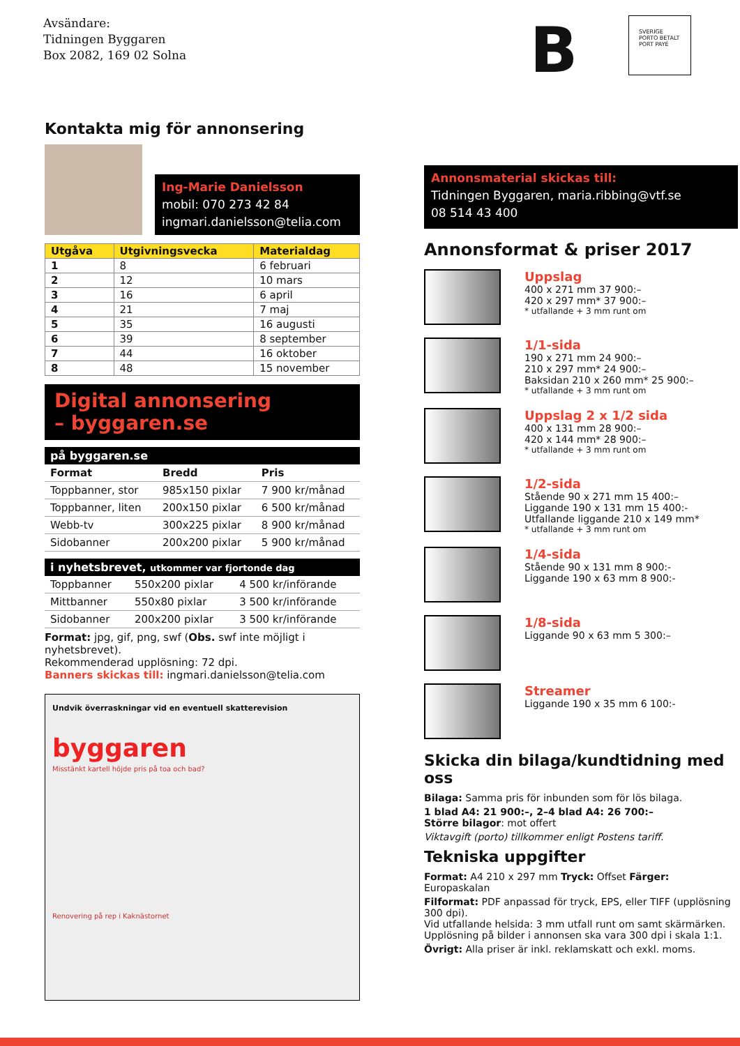Avsändare:
Tidningen Byggaren
Box 2082, 169 02 Solna
B
SVERIGE
PORTO BETALT
PORT PAYÉ
Kontakta mig för annonsering
Ing-Marie Danielsson
mobil: 070 273 42 84
ingmari.danielsson@telia.com
| Utgåva | Utgivningsvecka | Materialdag |
| --- | --- | --- |
| 1 | 8 | 6 februari |
| 2 | 12 | 10 mars |
| 3 | 16 | 6 april |
| 4 | 21 | 7 maj |
| 5 | 35 | 16 augusti |
| 6 | 39 | 8 september |
| 7 | 44 | 16 oktober |
| 8 | 48 | 15 november |
Digital annonsering
– byggaren.se
på byggaren.se
| Format | Bredd | Pris |
| --- | --- | --- |
| Toppbanner, stor | 985x150 pixlar | 7 900 kr/månad |
| Toppbanner, liten | 200x150 pixlar | 6 500 kr/månad |
| Webb-tv | 300x225 pixlar | 8 900 kr/månad |
| Sidobanner | 200x200 pixlar | 5 900 kr/månad |
i nyhetsbrevet, utkommer var fjortonde dag
| Toppbanner | 550x200 pixlar | 4 500 kr/införande |
| Mittbanner | 550x80 pixlar | 3 500 kr/införande |
| Sidobanner | 200x200 pixlar | 3 500 kr/införande |
Format: jpg, gif, png, swf (Obs. swf inte möjligt i nyhetsbrevet).
Rekommenderad upplösning: 72 dpi.
Banners skickas till: ingmari.danielsson@telia.com
Undvik överraskningar vid en eventuell skatterevision
byggaren
Misstänkt kartell höjde pris på toa och bad?
Renovering på rep i Kaknästornet
Annonsmaterial skickas till:
Tidningen Byggaren, maria.ribbing@vtf.se
08 514 43 400
Annonsformat & priser 2017
Uppslag
400 x 271 mm 37 900:–
420 x 297 mm* 37 900:–
* utfallande + 3 mm runt om
1/1-sida
190 x 271 mm 24 900:–
210 x 297 mm* 24 900:–
Baksidan 210 x 260 mm* 25 900:–
* utfallande + 3 mm runt om
Uppslag 2 x 1/2 sida
400 x 131 mm 28 900:–
420 x 144 mm* 28 900:–
* utfallande + 3 mm runt om
1/2-sida
Stående 90 x 271 mm 15 400:–
Liggande 190 x 131 mm 15 400:-
Utfallande liggande 210 x 149 mm*
* utfallande + 3 mm runt om
1/4-sida
Stående 90 x 131 mm 8 900:-
Liggande 190 x 63 mm 8 900:-
1/8-sida
Liggande 90 x 63 mm 5 300:–
Streamer
Liggande 190 x 35 mm 6 100:-
Skicka din bilaga/kundtidning med oss
Bilaga: Samma pris för inbunden som för lös bilaga.
1 blad A4: 21 900:–, 2–4 blad A4: 26 700:–
Större bilagor: mot offert
Viktavgift (porto) tillkommer enligt Postens tariff.
Tekniska uppgifter
Format: A4 210 x 297 mm Tryck: Offset Färger: Europaskalan
Filformat: PDF anpassad för tryck, EPS, eller TIFF (upplösning 300 dpi).
Vid utfallande helsida: 3 mm utfall runt om samt skärmärken.
Upplösning på bilder i annonsen ska vara 300 dpi i skala 1:1.
Övrigt: Alla priser är inkl. reklamskatt och exkl. moms.